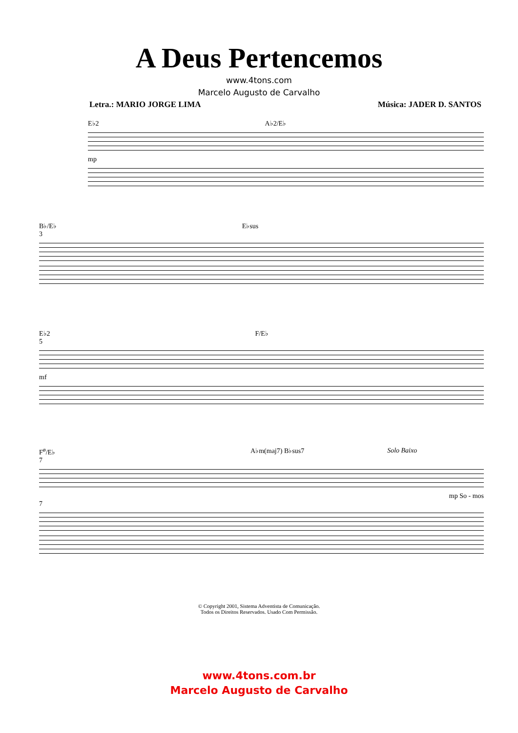A Deus Pertencemos
www.4tons.com
Marcelo Augusto de Carvalho
Letra.: MARIO JORGE LIMA Música: JADER D. SANTOS
E♭2 A♭2/E♭
mp
B♭/E♭ E♭sus
3
E♭2 F/E♭
5
mf
F<sup>ø</sup>/E♭ A♭m(maj7) B♭sus7 Solo Baixo
7
mp So - mos
7
© Copyright 2001, Sistema Adventista de Comunicação.
Todos os Direitos Reservados. Usado Com Permissão.
www.4tons.com.br
Marcelo Augusto de Carvalho